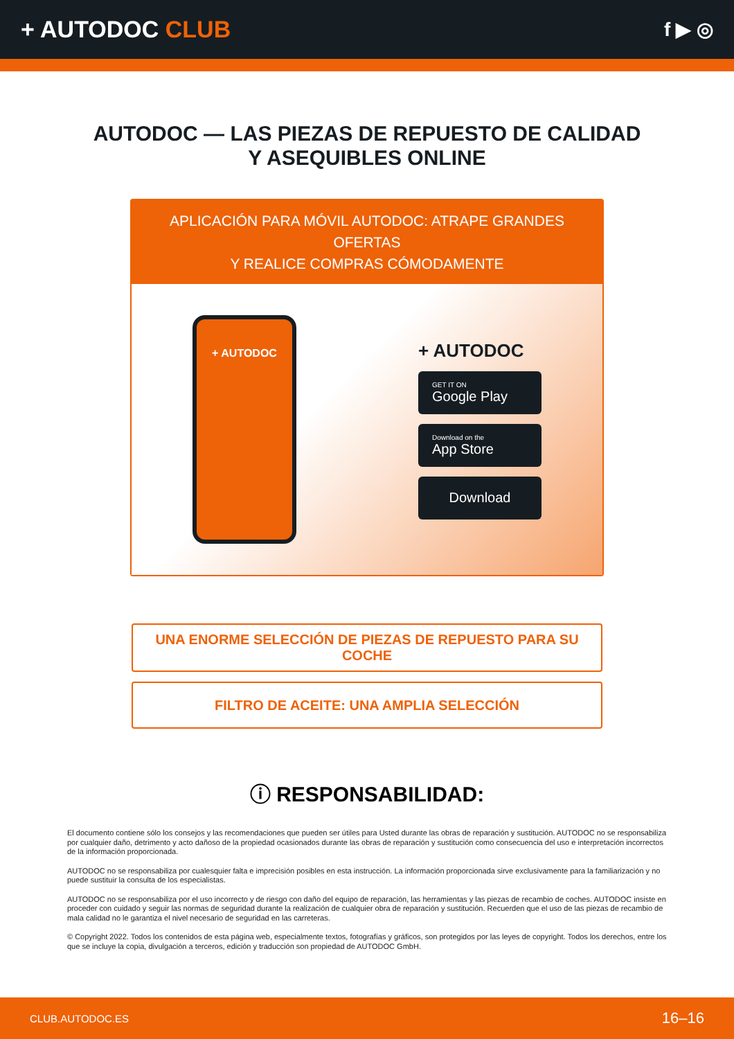+ AUTODOC CLUB
f ▶ ◎
AUTODOC — LAS PIEZAS DE REPUESTO DE CALIDAD
Y ASEQUIBLES ONLINE
APLICACIÓN PARA MÓVIL AUTODOC: ATRAPE GRANDES OFERTAS
Y REALICE COMPRAS CÓMODAMENTE
+ AUTODOC
+ AUTODOC
GET IT ON
Google Play
Download on the
App Store
Download
UNA ENORME SELECCIÓN DE PIEZAS DE REPUESTO PARA SU COCHE
FILTRO DE ACEITE: UNA AMPLIA SELECCIÓN
ⓘ RESPONSABILIDAD:
El documento contiene sólo los consejos y las recomendaciones que pueden ser útiles para Usted durante las obras de reparación y sustitución. AUTODOC no se responsabiliza por cualquier daño, detrimento y acto dañoso de la propiedad ocasionados durante las obras de reparación y sustitución como consecuencia del uso e interpretación incorrectos de la información proporcionada.
AUTODOC no se responsabiliza por cualesquier falta e imprecisión posibles en esta instrucción. La información proporcionada sirve exclusivamente para la familiarización y no puede sustituir la consulta de los especialistas.
AUTODOC no se responsabiliza por el uso incorrecto y de riesgo con daño del equipo de reparación, las herramientas y las piezas de recambio de coches. AUTODOC insiste en proceder con cuidado y seguir las normas de seguridad durante la realización de cualquier obra de reparación y sustitución. Recuerden que el uso de las piezas de recambio de mala calidad no le garantiza el nivel necesario de seguridad en las carreteras.
© Copyright 2022. Todos los contenidos de esta página web, especialmente textos, fotografías y gráficos, son protegidos por las leyes de copyright. Todos los derechos, entre los que se incluye la copia, divulgación a terceros, edición y traducción son propiedad de AUTODOC GmbH.
CLUB.AUTODOC.ES 16–16